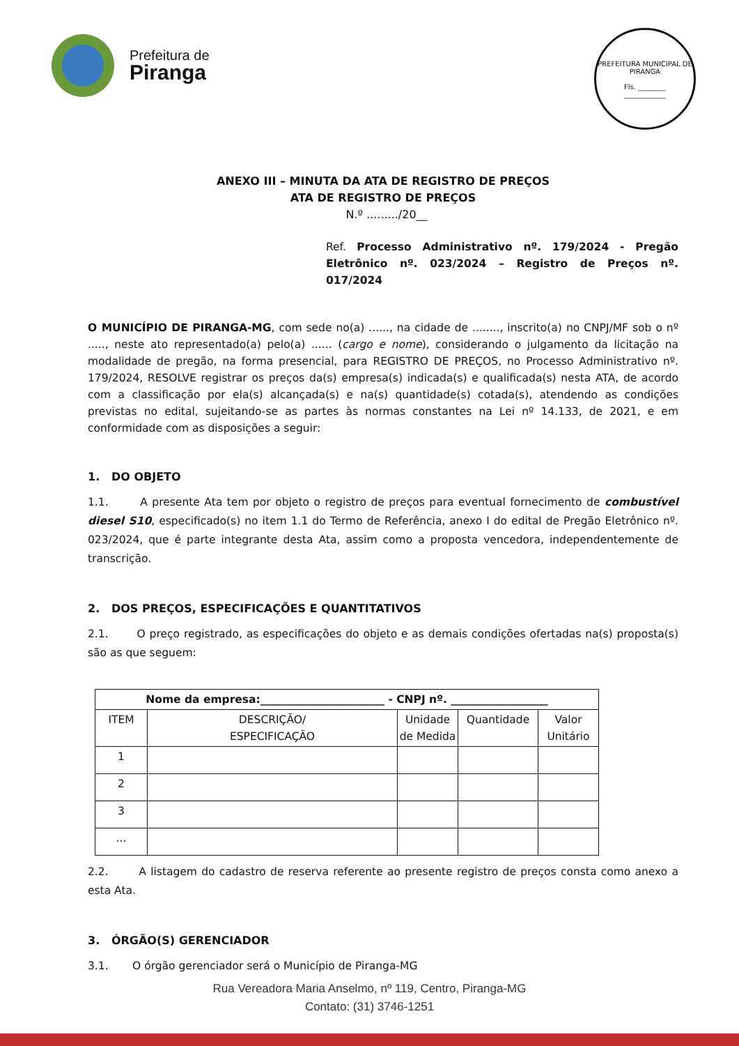Prefeitura de
Piranga
PREFEITURA MUNICIPAL DE PIRANGA
Fls. ________
____________
ANEXO III – MINUTA DA ATA DE REGISTRO DE PREÇOS
ATA DE REGISTRO DE PREÇOS
N.º ........./20__
Ref. Processo Administrativo nº. 179/2024 - Pregão Eletrônico nº. 023/2024 – Registro de Preços nº. 017/2024
O MUNICÍPIO DE PIRANGA-MG, com sede no(a) ......, na cidade de ........, inscrito(a) no CNPJ/MF sob o nº ....., neste ato representado(a) pelo(a) ...... (cargo e nome), considerando o julgamento da licitação na modalidade de pregão, na forma presencial, para REGISTRO DE PREÇOS, no Processo Administrativo nº. 179/2024, RESOLVE registrar os preços da(s) empresa(s) indicada(s) e qualificada(s) nesta ATA, de acordo com a classificação por ela(s) alcançada(s) e na(s) quantidade(s) cotada(s), atendendo as condições previstas no edital, sujeitando-se as partes às normas constantes na Lei nº 14.133, de 2021, e em conformidade com as disposições a seguir:
1. DO OBJETO
1.1. A presente Ata tem por objeto o registro de preços para eventual fornecimento de combustível diesel S10, especificado(s) no item 1.1 do Termo de Referência, anexo I do edital de Pregão Eletrônico nº. 023/2024, que é parte integrante desta Ata, assim como a proposta vencedora, independentemente de transcrição.
2. DOS PREÇOS, ESPECIFICAÇÕES E QUANTITATIVOS
2.1. O preço registrado, as especificações do objeto e as demais condições ofertadas na(s) proposta(s) são as que seguem:
| Nome da empresa:_______________________ - CNPJ nº. __________________ | | | | |
| --- | --- | --- | --- | --- |
| ITEM | DESCRIÇÃO/ ESPECIFICAÇÃO | Unidade de Medida | Quantidade | Valor Unitário |
| 1 | | | | |
| 2 | | | | |
| 3 | | | | |
| ... | | | | |
2.2. A listagem do cadastro de reserva referente ao presente registro de preços consta como anexo a esta Ata.
3. ÓRGÃO(S) GERENCIADOR
3.1. O órgão gerenciador será o Município de Piranga-MG
Rua Vereadora Maria Anselmo, nº 119, Centro, Piranga-MG
Contato: (31) 3746-1251